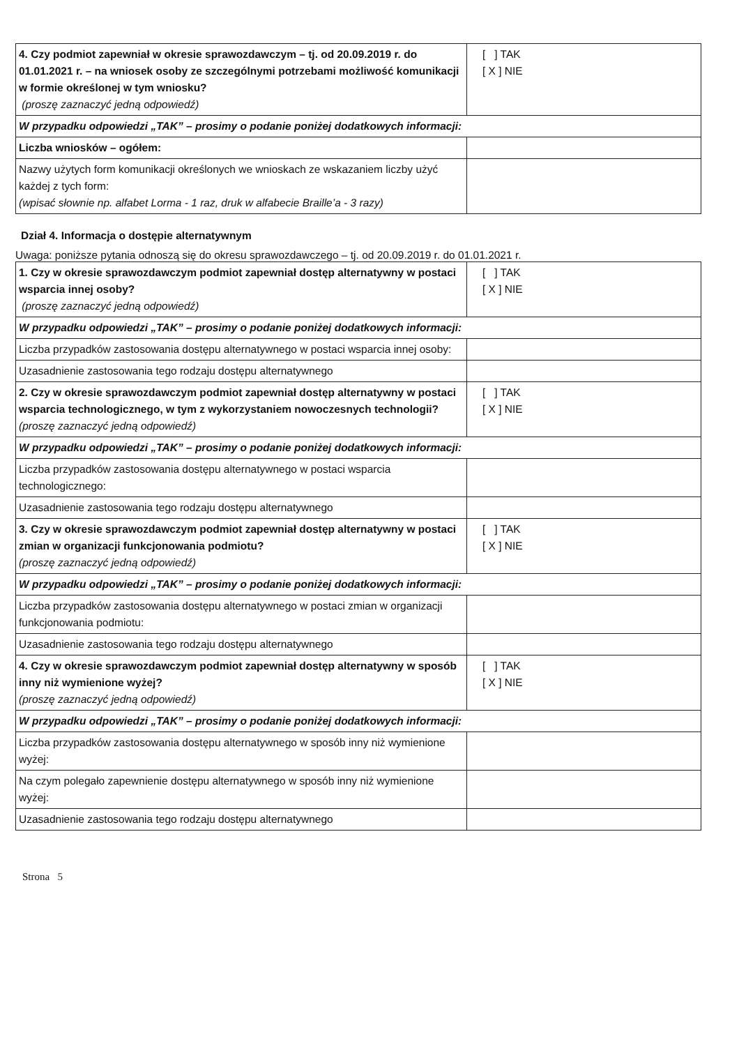| 4. Czy podmiot zapewniał w okresie sprawozdawczym – tj. od 20.09.2019 r. do 01.01.2021 r. – na wniosek osoby ze szczególnymi potrzebami możliwość komunikacji w formie określonej w tym wniosku? (proszę zaznaczyć jedną odpowiedź) | [ ] TAK [ X ] NIE |
| W przypadku odpowiedzi „TAK” – prosimy o podanie poniżej dodatkowych informacji: | |
| Liczba wniosków – ogółem: | |
| Nazwy użytych form komunikacji określonych we wnioskach ze wskazaniem liczby użyć każdej z tych form: (wpisać słownie np. alfabet Lorma - 1 raz, druk w alfabecie Braille’a - 3 razy) | |
Dział 4. Informacja o dostępie alternatywnym
Uwaga: poniższe pytania odnoszą się do okresu sprawozdawczego – tj. od 20.09.2019 r. do 01.01.2021 r.
| 1. Czy w okresie sprawozdawczym podmiot zapewniał dostęp alternatywny w postaci wsparcia innej osoby? (proszę zaznaczyć jedną odpowiedź) | [ ] TAK [ X ] NIE |
| W przypadku odpowiedzi „TAK” – prosimy o podanie poniżej dodatkowych informacji: | |
| Liczba przypadków zastosowania dostępu alternatywnego w postaci wsparcia innej osoby: | |
| Uzasadnienie zastosowania tego rodzaju dostępu alternatywnego | |
| 2. Czy w okresie sprawozdawczym podmiot zapewniał dostęp alternatywny w postaci wsparcia technologicznego, w tym z wykorzystaniem nowoczesnych technologii? (proszę zaznaczyć jedną odpowiedź) | [ ] TAK [ X ] NIE |
| W przypadku odpowiedzi „TAK” – prosimy o podanie poniżej dodatkowych informacji: | |
| Liczba przypadków zastosowania dostępu alternatywnego w postaci wsparcia technologicznego: | |
| Uzasadnienie zastosowania tego rodzaju dostępu alternatywnego | |
| 3. Czy w okresie sprawozdawczym podmiot zapewniał dostęp alternatywny w postaci zmian w organizacji funkcjonowania podmiotu? (proszę zaznaczyć jedną odpowiedź) | [ ] TAK [ X ] NIE |
| W przypadku odpowiedzi „TAK” – prosimy o podanie poniżej dodatkowych informacji: | |
| Liczba przypadków zastosowania dostępu alternatywnego w postaci zmian w organizacji funkcjonowania podmiotu: | |
| Uzasadnienie zastosowania tego rodzaju dostępu alternatywnego | |
| 4. Czy w okresie sprawozdawczym podmiot zapewniał dostęp alternatywny w sposób inny niż wymienione wyżej? (proszę zaznaczyć jedną odpowiedź) | [ ] TAK [ X ] NIE |
| W przypadku odpowiedzi „TAK” – prosimy o podanie poniżej dodatkowych informacji: | |
| Liczba przypadków zastosowania dostępu alternatywnego w sposób inny niż wymienione wyżej: | |
| Na czym polegało zapewnienie dostępu alternatywnego w sposób inny niż wymienione wyżej: | |
| Uzasadnienie zastosowania tego rodzaju dostępu alternatywnego | |
Strona 5